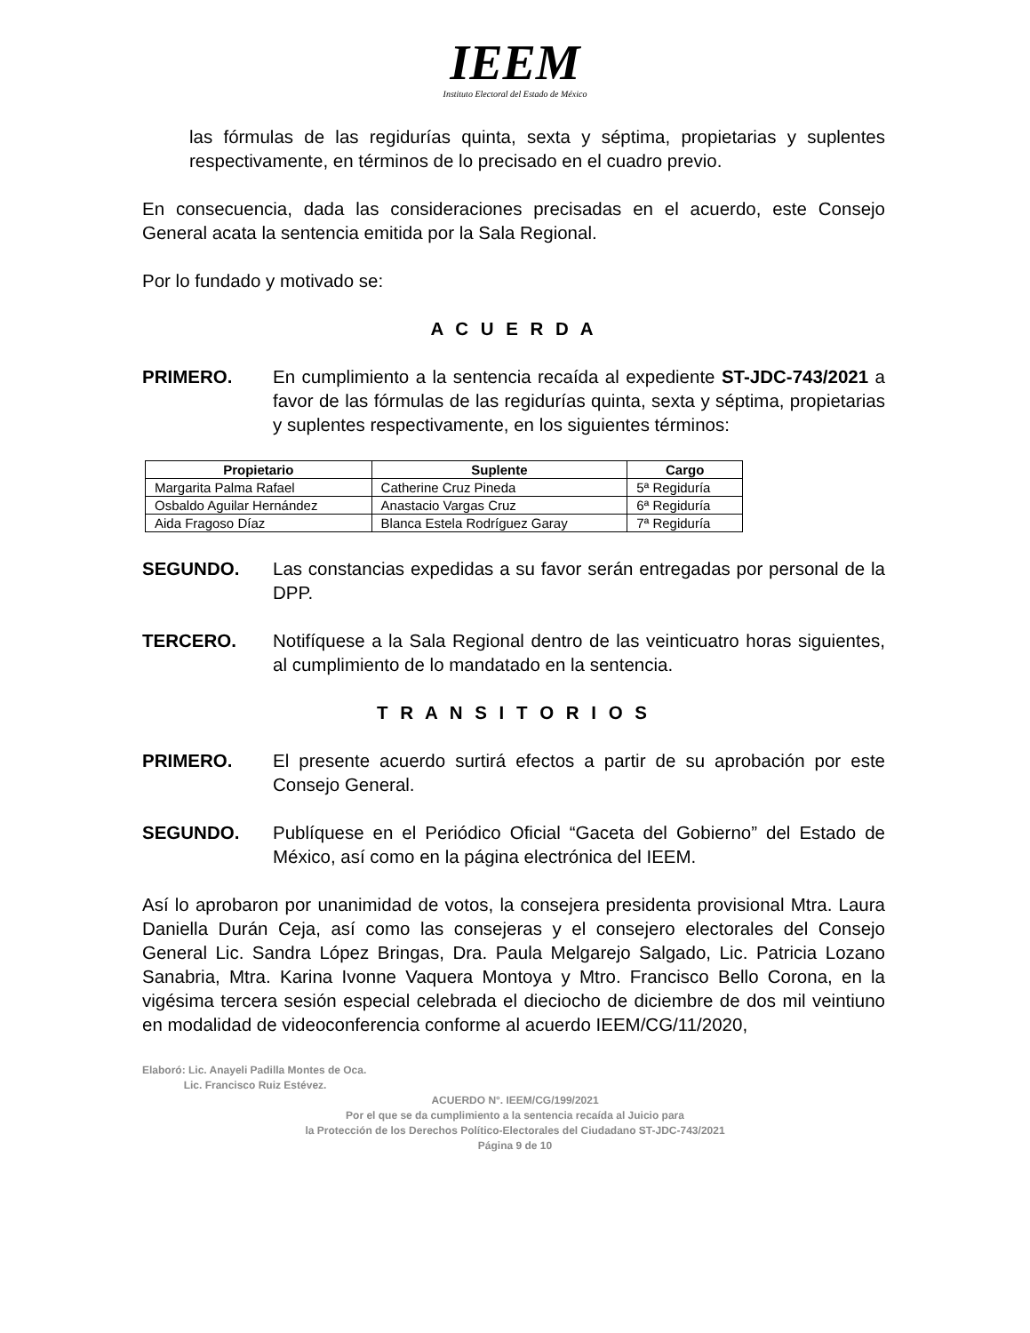IEEM
Instituto Electoral del Estado de México
las fórmulas de las regidurías quinta, sexta y séptima, propietarias y suplentes respectivamente, en términos de lo precisado en el cuadro previo.
En consecuencia, dada las consideraciones precisadas en el acuerdo, este Consejo General acata la sentencia emitida por la Sala Regional.
Por lo fundado y motivado se:
A C U E R D A
PRIMERO. En cumplimiento a la sentencia recaída al expediente ST-JDC-743/2021 a favor de las fórmulas de las regidurías quinta, sexta y séptima, propietarias y suplentes respectivamente, en los siguientes términos:
| Propietario | Suplente | Cargo |
| --- | --- | --- |
| Margarita Palma Rafael | Catherine Cruz Pineda | 5ª Regiduría |
| Osbaldo Aguilar Hernández | Anastacio Vargas Cruz | 6ª Regiduría |
| Aida Fragoso Díaz | Blanca Estela Rodríguez Garay | 7ª Regiduría |
SEGUNDO. Las constancias expedidas a su favor serán entregadas por personal de la DPP.
TERCERO. Notifíquese a la Sala Regional dentro de las veinticuatro horas siguientes, al cumplimiento de lo mandatado en la sentencia.
T R A N S I T O R I O S
PRIMERO. El presente acuerdo surtirá efectos a partir de su aprobación por este Consejo General.
SEGUNDO. Publíquese en el Periódico Oficial “Gaceta del Gobierno” del Estado de México, así como en la página electrónica del IEEM.
Así lo aprobaron por unanimidad de votos, la consejera presidenta provisional Mtra. Laura Daniella Durán Ceja, así como las consejeras y el consejero electorales del Consejo General Lic. Sandra López Bringas, Dra. Paula Melgarejo Salgado, Lic. Patricia Lozano Sanabria, Mtra. Karina Ivonne Vaquera Montoya y Mtro. Francisco Bello Corona, en la vigésima tercera sesión especial celebrada el dieciocho de diciembre de dos mil veintiuno en modalidad de videoconferencia conforme al acuerdo IEEM/CG/11/2020,
Elaboró: Lic. Anayeli Padilla Montes de Oca.
Lic. Francisco Ruiz Estévez.
ACUERDO N°. IEEM/CG/199/2021
Por el que se da cumplimiento a la sentencia recaída al Juicio para
la Protección de los Derechos Político-Electorales del Ciudadano ST-JDC-743/2021
Página 9 de 10